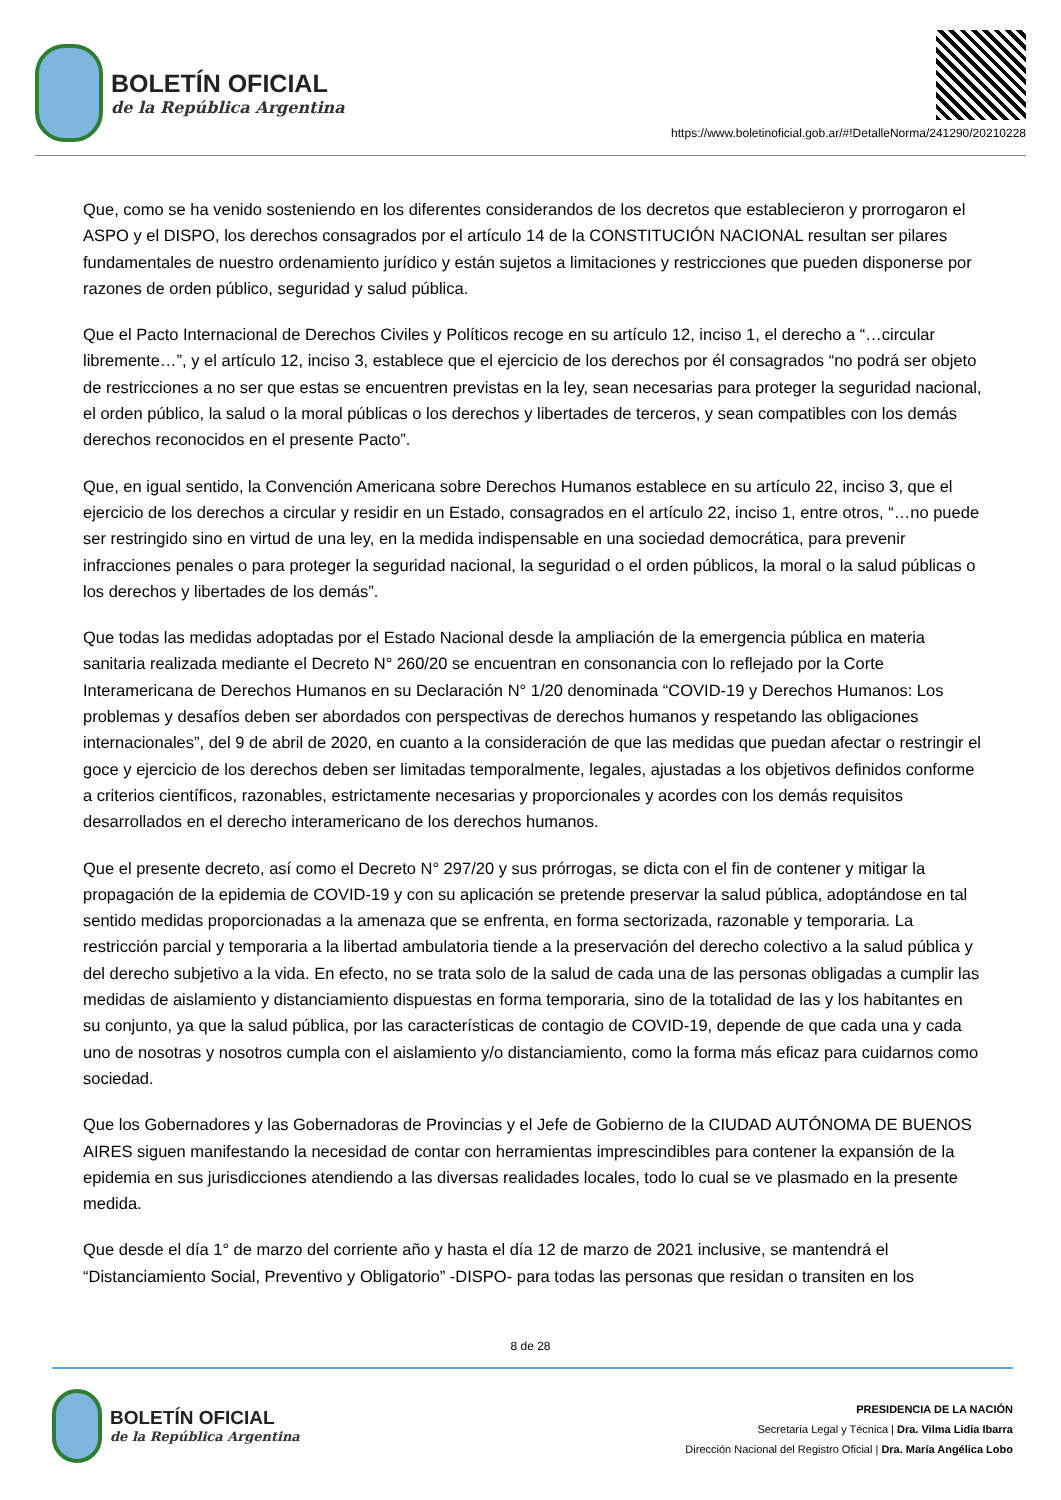BOLETÍN OFICIAL
de la República Argentina
https://www.boletinoficial.gob.ar/#!DetalleNorma/241290/20210228
Que, como se ha venido sosteniendo en los diferentes considerandos de los decretos que establecieron y prorrogaron el ASPO y el DISPO, los derechos consagrados por el artículo 14 de la CONSTITUCIÓN NACIONAL resultan ser pilares fundamentales de nuestro ordenamiento jurídico y están sujetos a limitaciones y restricciones que pueden disponerse por razones de orden público, seguridad y salud pública.
Que el Pacto Internacional de Derechos Civiles y Políticos recoge en su artículo 12, inciso 1, el derecho a “…circular libremente…”, y el artículo 12, inciso 3, establece que el ejercicio de los derechos por él consagrados “no podrá ser objeto de restricciones a no ser que estas se encuentren previstas en la ley, sean necesarias para proteger la seguridad nacional, el orden público, la salud o la moral públicas o los derechos y libertades de terceros, y sean compatibles con los demás derechos reconocidos en el presente Pacto”.
Que, en igual sentido, la Convención Americana sobre Derechos Humanos establece en su artículo 22, inciso 3, que el ejercicio de los derechos a circular y residir en un Estado, consagrados en el artículo 22, inciso 1, entre otros, “…no puede ser restringido sino en virtud de una ley, en la medida indispensable en una sociedad democrática, para prevenir infracciones penales o para proteger la seguridad nacional, la seguridad o el orden públicos, la moral o la salud públicas o los derechos y libertades de los demás”.
Que todas las medidas adoptadas por el Estado Nacional desde la ampliación de la emergencia pública en materia sanitaria realizada mediante el Decreto N° 260/20 se encuentran en consonancia con lo reflejado por la Corte Interamericana de Derechos Humanos en su Declaración N° 1/20 denominada “COVID-19 y Derechos Humanos: Los problemas y desafíos deben ser abordados con perspectivas de derechos humanos y respetando las obligaciones internacionales”, del 9 de abril de 2020, en cuanto a la consideración de que las medidas que puedan afectar o restringir el goce y ejercicio de los derechos deben ser limitadas temporalmente, legales, ajustadas a los objetivos definidos conforme a criterios científicos, razonables, estrictamente necesarias y proporcionales y acordes con los demás requisitos desarrollados en el derecho interamericano de los derechos humanos.
Que el presente decreto, así como el Decreto N° 297/20 y sus prórrogas, se dicta con el fin de contener y mitigar la propagación de la epidemia de COVID-19 y con su aplicación se pretende preservar la salud pública, adoptándose en tal sentido medidas proporcionadas a la amenaza que se enfrenta, en forma sectorizada, razonable y temporaria. La restricción parcial y temporaria a la libertad ambulatoria tiende a la preservación del derecho colectivo a la salud pública y del derecho subjetivo a la vida. En efecto, no se trata solo de la salud de cada una de las personas obligadas a cumplir las medidas de aislamiento y distanciamiento dispuestas en forma temporaria, sino de la totalidad de las y los habitantes en su conjunto, ya que la salud pública, por las características de contagio de COVID-19, depende de que cada una y cada uno de nosotras y nosotros cumpla con el aislamiento y/o distanciamiento, como la forma más eficaz para cuidarnos como sociedad.
Que los Gobernadores y las Gobernadoras de Provincias y el Jefe de Gobierno de la CIUDAD AUTÓNOMA DE BUENOS AIRES siguen manifestando la necesidad de contar con herramientas imprescindibles para contener la expansión de la epidemia en sus jurisdicciones atendiendo a las diversas realidades locales, todo lo cual se ve plasmado en la presente medida.
Que desde el día 1° de marzo del corriente año y hasta el día 12 de marzo de 2021 inclusive, se mantendrá el “Distanciamiento Social, Preventivo y Obligatorio” -DISPO- para todas las personas que residan o transiten en los
8 de 28
BOLETÍN OFICIAL
de la República Argentina
PRESIDENCIA DE LA NACIÓN
Secretaría Legal y Técnica | Dra. Vilma Lidia Ibarra
Dirección Nacional del Registro Oficial | Dra. María Angélica Lobo